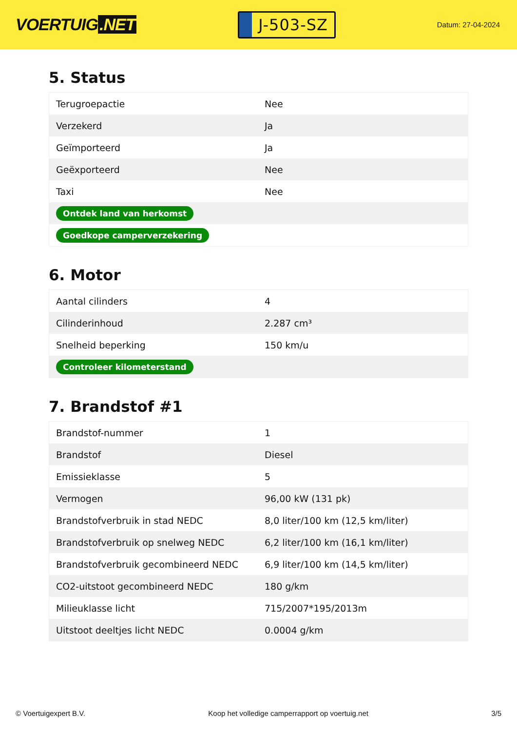VOERTUIG.NET
J-503-SZ
Datum: 27-04-2024
5. Status
| Terugroepactie | Nee |
| Verzekerd | Ja |
| Geïmporteerd | Ja |
| Geëxporteerd | Nee |
| Taxi | Nee |
| Ontdek land van herkomst | |
| Goedkope camperverzekering | |
6. Motor
| Aantal cilinders | 4 |
| Cilinderinhoud | 2.287 cm³ |
| Snelheid beperking | 150 km/u |
| Controleer kilometerstand | |
7. Brandstof #1
| Brandstof-nummer | 1 |
| Brandstof | Diesel |
| Emissieklasse | 5 |
| Vermogen | 96,00 kW (131 pk) |
| Brandstofverbruik in stad NEDC | 8,0 liter/100 km (12,5 km/liter) |
| Brandstofverbruik op snelweg NEDC | 6,2 liter/100 km (16,1 km/liter) |
| Brandstofverbruik gecombineerd NEDC | 6,9 liter/100 km (14,5 km/liter) |
| CO2-uitstoot gecombineerd NEDC | 180 g/km |
| Milieuklasse licht | 715/2007*195/2013m |
| Uitstoot deeltjes licht NEDC | 0.0004 g/km |
© Voertuigexpert B.V. Koop het volledige camperrapport op voertuig.net 3/5